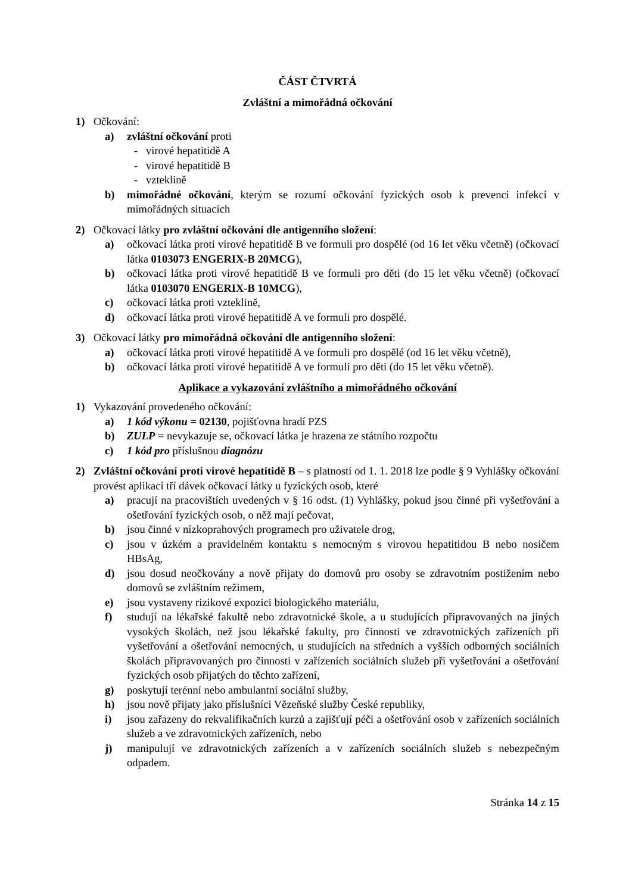ČÁST ČTVRTÁ
Zvláštní a mimořádná očkování
1) Očkování:
a) zvláštní očkování proti
- virové hepatitidě A
- virové hepatitidě B
- vzteklině
b) mimořádné očkování, kterým se rozumí očkování fyzických osob k prevenci infekcí v mimořádných situacích
2) Očkovací látky pro zvláštní očkování dle antigenního složení:
a) očkovací látka proti virové hepatitidě B ve formuli pro dospělé (od 16 let věku včetně) (očkovací látka 0103073 ENGERIX-B 20MCG),
b) očkovací látka proti virové hepatitidě B ve formuli pro děti (do 15 let věku včetně) (očkovací látka 0103070 ENGERIX-B 10MCG),
c) očkovací látka proti vzteklině,
d) očkovací látka proti virové hepatitidě A ve formuli pro dospělé.
3) Očkovací látky pro mimořádná očkování dle antigenního složení:
a) očkovací látka proti virové hepatitidě A ve formuli pro dospělé (od 16 let věku včetně),
b) očkovací látka proti virové hepatitidě A ve formuli pro děti (do 15 let věku včetně).
Aplikace a vykazování zvláštního a mimořádného očkování
1) Vykazování provedeného očkování:
a) 1 kód výkonu = 02130, pojišťovna hradí PZS
b) ZULP = nevykazuje se, očkovací látka je hrazena ze státního rozpočtu
c) 1 kód pro příslušnou diagnózu
2) Zvláštní očkování proti virové hepatitidě B – s platností od 1. 1. 2018 lze podle § 9 Vyhlášky očkování provést aplikací tří dávek očkovací látky u fyzických osob, které
a) pracují na pracovištích uvedených v § 16 odst. (1) Vyhlášky, pokud jsou činné při vyšetřování a ošetřování fyzických osob, o něž mají pečovat,
b) jsou činné v nízkoprahových programech pro uživatele drog,
c) jsou v úzkém a pravidelném kontaktu s nemocným s virovou hepatitidou B nebo nosičem HBsAg,
d) jsou dosud neočkovány a nově přijaty do domovů pro osoby se zdravotním postižením nebo domovů se zvláštním režimem,
e) jsou vystaveny rizikové expozici biologického materiálu,
f) studují na lékařské fakultě nebo zdravotnické škole, a u studujících připravovaných na jiných vysokých školách, než jsou lékařské fakulty, pro činnosti ve zdravotnických zařízeních při vyšetřování a ošetřování nemocných, u studujících na středních a vyšších odborných sociálních školách připravovaných pro činnosti v zařízeních sociálních služeb při vyšetřování a ošetřování fyzických osob přijatých do těchto zařízení,
g) poskytují terénní nebo ambulantní sociální služby,
h) jsou nově přijaty jako příslušníci Vězeňské služby České republiky,
i) jsou zařazeny do rekvalifikačních kurzů a zajišťují péči a ošetřování osob v zařízeních sociálních služeb a ve zdravotnických zařízeních, nebo
j) manipulují ve zdravotnických zařízeních a v zařízeních sociálních služeb s nebezpečným odpadem.
Stránka 14 z 15